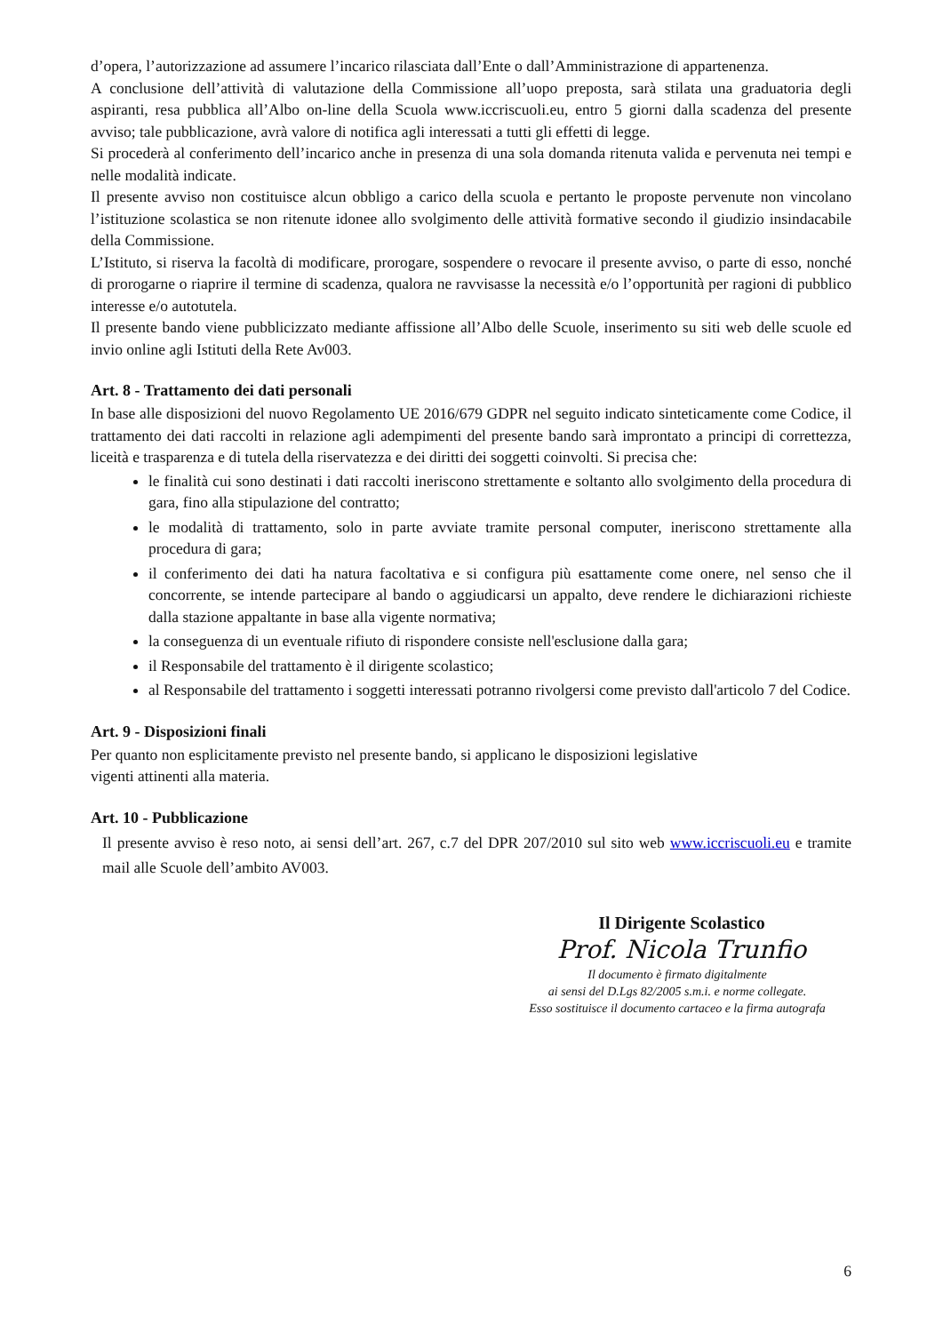d’opera, l’autorizzazione ad assumere l’incarico rilasciata dall’Ente o dall’Amministrazione di appartenenza.
A conclusione dell’attività di valutazione della Commissione all’uopo preposta, sarà stilata una graduatoria degli aspiranti, resa pubblica all’Albo on-line della Scuola www.iccriscuoli.eu, entro 5 giorni dalla scadenza del presente avviso; tale pubblicazione, avrà valore di notifica agli interessati a tutti gli effetti di legge.
Si procederà al conferimento dell’incarico anche in presenza di una sola domanda ritenuta valida e pervenuta nei tempi e nelle modalità indicate.
Il presente avviso non costituisce alcun obbligo a carico della scuola e pertanto le proposte pervenute non vincolano l’istituzione scolastica se non ritenute idonee allo svolgimento delle attività formative secondo il giudizio insindacabile della Commissione.
L’Istituto, si riserva la facoltà di modificare, prorogare, sospendere o revocare il presente avviso, o parte di esso, nonché di prorogarne o riaprire il termine di scadenza, qualora ne ravvisasse la necessità e/o l’opportunità per ragioni di pubblico interesse e/o autotutela.
Il presente bando viene pubblicizzato mediante affissione all’Albo delle Scuole, inserimento su siti web delle scuole ed invio online agli Istituti della Rete Av003.
Art. 8 - Trattamento dei dati personali
In base alle disposizioni del nuovo Regolamento UE 2016/679 GDPR nel seguito indicato sinteticamente come Codice, il trattamento dei dati raccolti in relazione agli adempimenti del presente bando sarà improntato a principi di correttezza, liceità e trasparenza e di tutela della riservatezza e dei diritti dei soggetti coinvolti. Si precisa che:
le finalità cui sono destinati i dati raccolti ineriscono strettamente e soltanto allo svolgimento della procedura di gara, fino alla stipulazione del contratto;
le modalità di trattamento, solo in parte avviate tramite personal computer, ineriscono strettamente alla procedura di gara;
il conferimento dei dati ha natura facoltativa e si configura più esattamente come onere, nel senso che il concorrente, se intende partecipare al bando o aggiudicarsi un appalto, deve rendere le dichiarazioni richieste dalla stazione appaltante in base alla vigente normativa;
la conseguenza di un eventuale rifiuto di rispondere consiste nell'esclusione dalla gara;
il Responsabile del trattamento è il dirigente scolastico;
al Responsabile del trattamento i soggetti interessati potranno rivolgersi come previsto dall'articolo 7 del Codice.
Art. 9 - Disposizioni finali
Per quanto non esplicitamente previsto nel presente bando, si applicano le disposizioni legislative
vigenti attinenti alla materia.
Art. 10 - Pubblicazione
Il presente avviso è reso noto, ai sensi dell’art. 267, c.7 del DPR 207/2010 sul sito web www.iccriscuoli.eu e tramite mail alle Scuole dell’ambito AV003.
Il Dirigente Scolastico
Prof. Nicola Trunfio
Il documento è firmato digitalmente
ai sensi del D.Lgs 82/2005 s.m.i. e norme collegate.
Esso sostituisce il documento cartaceo e la firma autografa
6